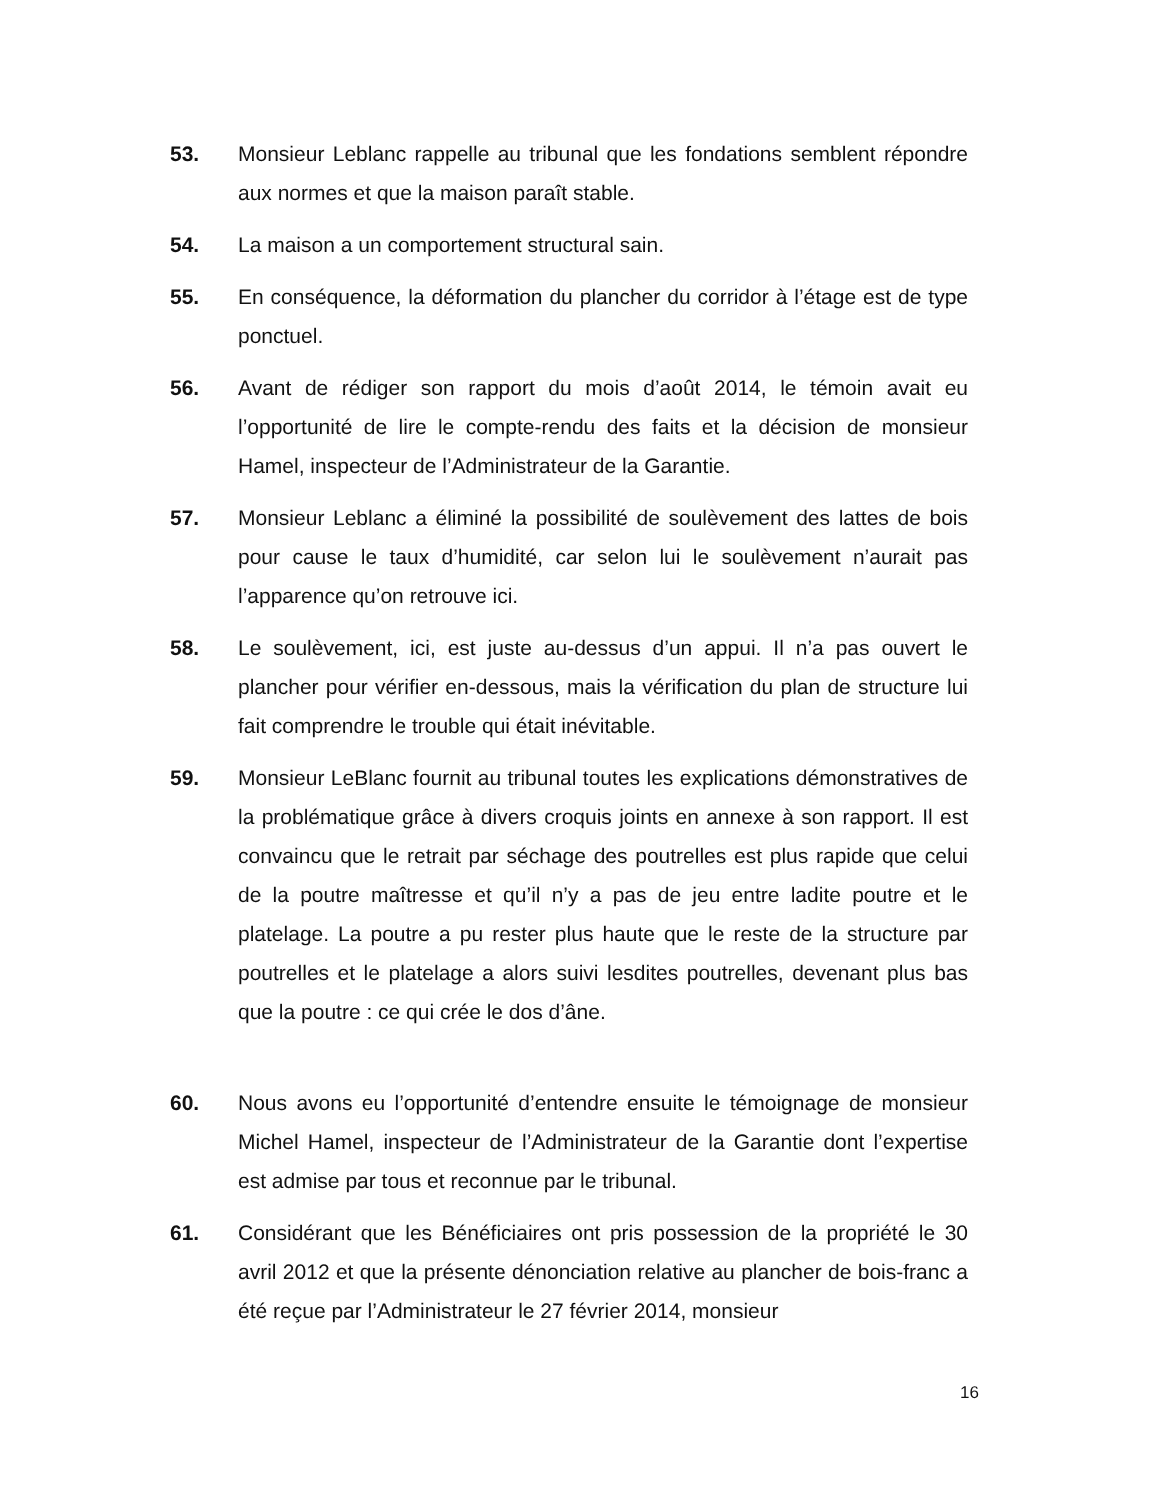53. Monsieur Leblanc rappelle au tribunal que les fondations semblent répondre aux normes et que la maison paraît stable.
54. La maison a un comportement structural sain.
55. En conséquence, la déformation du plancher du corridor à l’étage est de type ponctuel.
56. Avant de rédiger son rapport du mois d’août 2014, le témoin avait eu l’opportunité de lire le compte-rendu des faits et la décision de monsieur Hamel, inspecteur de l’Administrateur de la Garantie.
57. Monsieur Leblanc a éliminé la possibilité de soulèvement des lattes de bois pour cause le taux d’humidité, car selon lui le soulèvement n’aurait pas l’apparence qu’on retrouve ici.
58. Le soulèvement, ici, est juste au-dessus d’un appui. Il n’a pas ouvert le plancher pour vérifier en-dessous, mais la vérification du plan de structure lui fait comprendre le trouble qui était inévitable.
59. Monsieur LeBlanc fournit au tribunal toutes les explications démonstratives de la problématique grâce à divers croquis joints en annexe à son rapport. Il est convaincu que le retrait par séchage des poutrelles est plus rapide que celui de la poutre maîtresse et qu’il n’y a pas de jeu entre ladite poutre et le platelage. La poutre a pu rester plus haute que le reste de la structure par poutrelles et le platelage a alors suivi lesdites poutrelles, devenant plus bas que la poutre : ce qui crée le dos d’âne.
60. Nous avons eu l’opportunité d’entendre ensuite le témoignage de monsieur Michel Hamel, inspecteur de l’Administrateur de la Garantie dont l’expertise est admise par tous et reconnue par le tribunal.
61. Considérant que les Bénéficiaires ont pris possession de la propriété le 30 avril 2012 et que la présente dénonciation relative au plancher de bois-franc a été reçue par l’Administrateur le 27 février 2014, monsieur
16